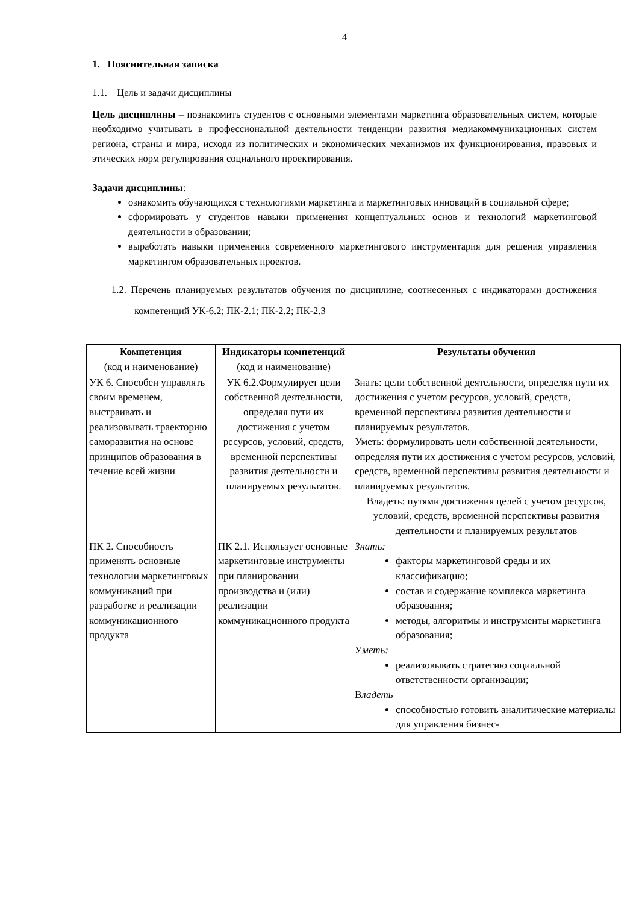4
1. Пояснительная записка
1.1. Цель и задачи дисциплины
Цель дисциплины – познакомить студентов с основными элементами маркетинга образовательных систем, которые необходимо учитывать в профессиональной деятельности тенденции развития медиакоммуникационных систем региона, страны и мира, исходя из политических и экономических механизмов их функционирования, правовых и этических норм регулирования социального проектирования.
Задачи дисциплины:
ознакомить обучающихся с технологиями маркетинга и маркетинговых инноваций в социальной сфере;
сформировать у студентов навыки применения концептуальных основ и технологий маркетинговой деятельности в образовании;
выработать навыки применения современного маркетингового инструментария для решения управления маркетингом образовательных проектов.
1.2. Перечень планируемых результатов обучения по дисциплине, соотнесенных с индикаторами достижения компетенций УК-6.2; ПК-2.1; ПК-2.2; ПК-2.3
| Компетенция (код и наименование) | Индикаторы компетенций (код и наименование) | Результаты обучения |
| --- | --- | --- |
| УК 6. Способен управлять своим временем, выстраивать и реализовывать траекторию саморазвития на основе принципов образования в течение всей жизни | УК 6.2.Формулирует цели собственной деятельности, определяя пути их достижения с учетом ресурсов, условий, средств, временной перспективы развития деятельности и планируемых результатов. | Знать: цели собственной деятельности, определяя пути их достижения с учетом ресурсов, условий, средств, временной перспективы развития деятельности и планируемых результатов. Уметь: формулировать цели собственной деятельности, определяя пути их достижения с учетом ресурсов, условий, средств, временной перспективы развития деятельности и планируемых результатов. Владеть: путями достижения целей с учетом ресурсов, условий, средств, временной перспективы развития деятельности и планируемых результатов |
| ПК 2. Способность применять основные технологии маркетинговых коммуникаций при разработке и реализации коммуникационного продукта | ПК 2.1. Использует основные маркетинговые инструменты при планировании производства и (или) реализации коммуникационного продукта | Знать: факторы маркетинговой среды и их классификацию; состав и содержание комплекса маркетинга образования; методы, алгоритмы и инструменты маркетинга образования; У меть: реализовывать стратегию социальной ответственности организации; В ладеть способностью готовить аналитические материалы для управления бизнес- |